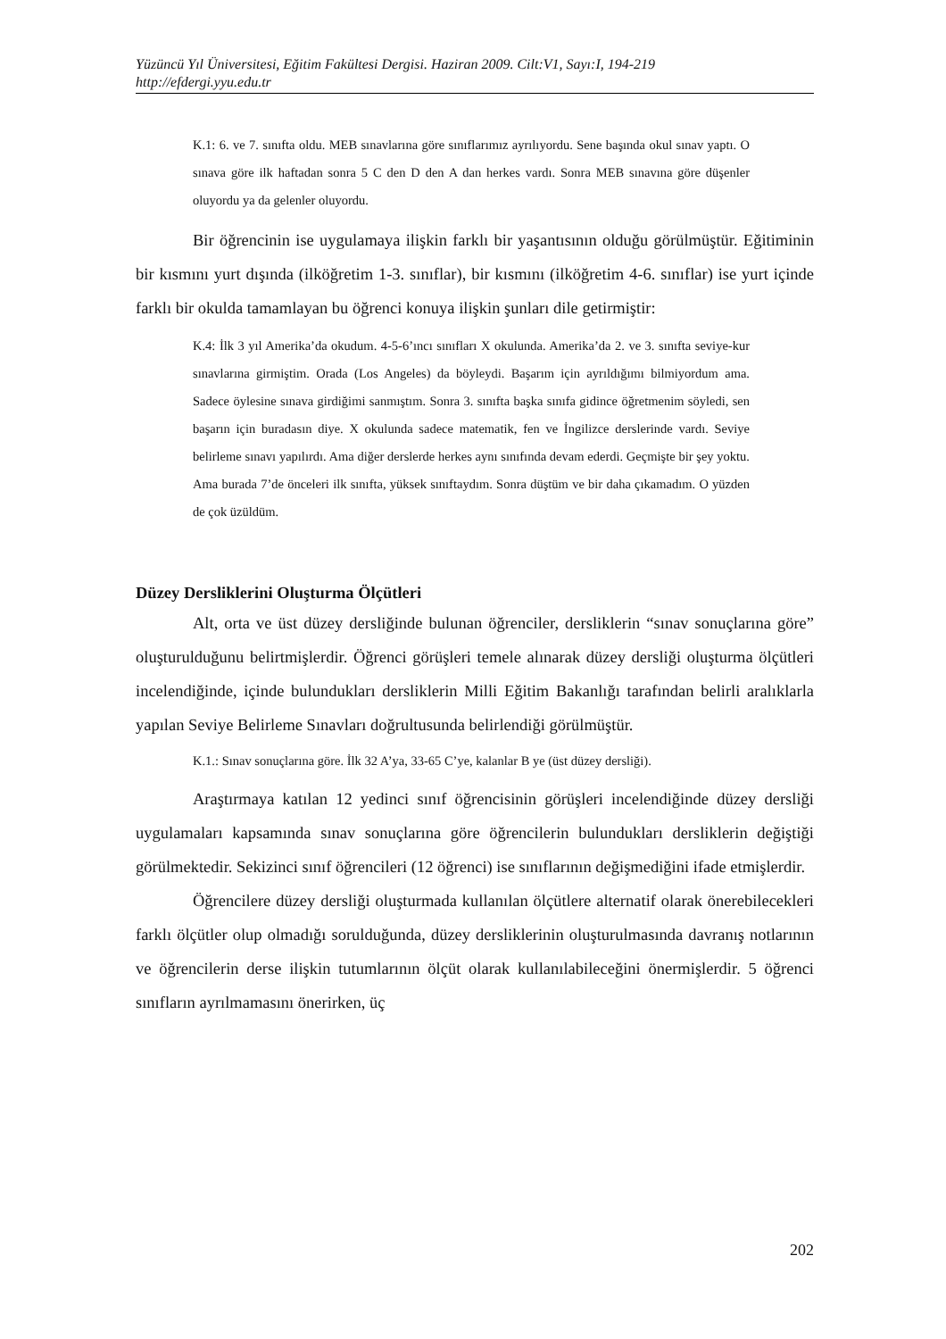Yüzüncü Yıl Üniversitesi, Eğitim Fakültesi Dergisi. Haziran 2009. Cilt:V1, Sayı:I, 194-219
http://efdergi.yyu.edu.tr
K.1: 6. ve 7. sınıfta oldu. MEB sınavlarına göre sınıflarımız ayrılıyordu. Sene başında okul sınav yaptı. O sınava göre ilk haftadan sonra 5 C den D den A dan herkes vardı. Sonra MEB sınavına göre düşenler oluyordu ya da gelenler oluyordu.
Bir öğrencinin ise uygulamaya ilişkin farklı bir yaşantısının olduğu görülmüştür. Eğitiminin bir kısmını yurt dışında (ilköğretim 1-3. sınıflar), bir kısmını (ilköğretim 4-6. sınıflar) ise yurt içinde farklı bir okulda tamamlayan bu öğrenci konuya ilişkin şunları dile getirmiştir:
K.4: İlk 3 yıl Amerika’da okudum. 4-5-6’ıncı sınıfları X okulunda. Amerika’da 2. ve 3. sınıfta seviye-kur sınavlarına girmiştim. Orada (Los Angeles) da böyleydi. Başarım için ayrıldığımı bilmiyordum ama. Sadece öylesine sınava girdiğimi sanmıştım. Sonra 3. sınıfta başka sınıfa gidince öğretmenim söyledi, sen başarın için buradasın diye. X okulunda sadece matematik, fen ve İngilizce derslerinde vardı. Seviye belirleme sınavı yapılırdı. Ama diğer derslerde herkes aynı sınıfında devam ederdi. Geçmişte bir şey yoktu. Ama burada 7’de önceleri ilk sınıfta, yüksek sınıftaydım. Sonra düştüm ve bir daha çıkamadım. O yüzden de çok üzüldüm.
Düzey Dersliklerini Oluşturma Ölçütleri
Alt, orta ve üst düzey dersliğinde bulunan öğrenciler, dersliklerin “sınav sonuçlarına göre” oluşturulduğunu belirtmişlerdir. Öğrenci görüşleri temele alınarak düzey dersliği oluşturma ölçütleri incelendiğinde, içinde bulundukları dersliklerin Milli Eğitim Bakanlığı tarafından belirli aralıklarla yapılan Seviye Belirleme Sınavları doğrultusunda belirlendiği görülmüştür.
K.1.: Sınav sonuçlarına göre. İlk 32 A’ya, 33-65 C’ye, kalanlar B ye (üst düzey dersliği).
Araştırmaya katılan 12 yedinci sınıf öğrencisinin görüşleri incelendiğinde düzey dersliği uygulamaları kapsamında sınav sonuçlarına göre öğrencilerin bulundukları dersliklerin değiştiği görülmektedir. Sekizinci sınıf öğrencileri (12 öğrenci) ise sınıflarının değişmediğini ifade etmişlerdir.
Öğrencilere düzey dersliği oluşturmada kullanılan ölçütlere alternatif olarak önerebilecekleri farklı ölçütler olup olmadığı sorulduğunda, düzey dersliklerinin oluşturulmasında davranış notlarının ve öğrencilerin derse ilişkin tutumlarının ölçüt olarak kullanılabileceğini önermişlerdir. 5 öğrenci sınıfların ayrılmamasını önerirken, üç
202